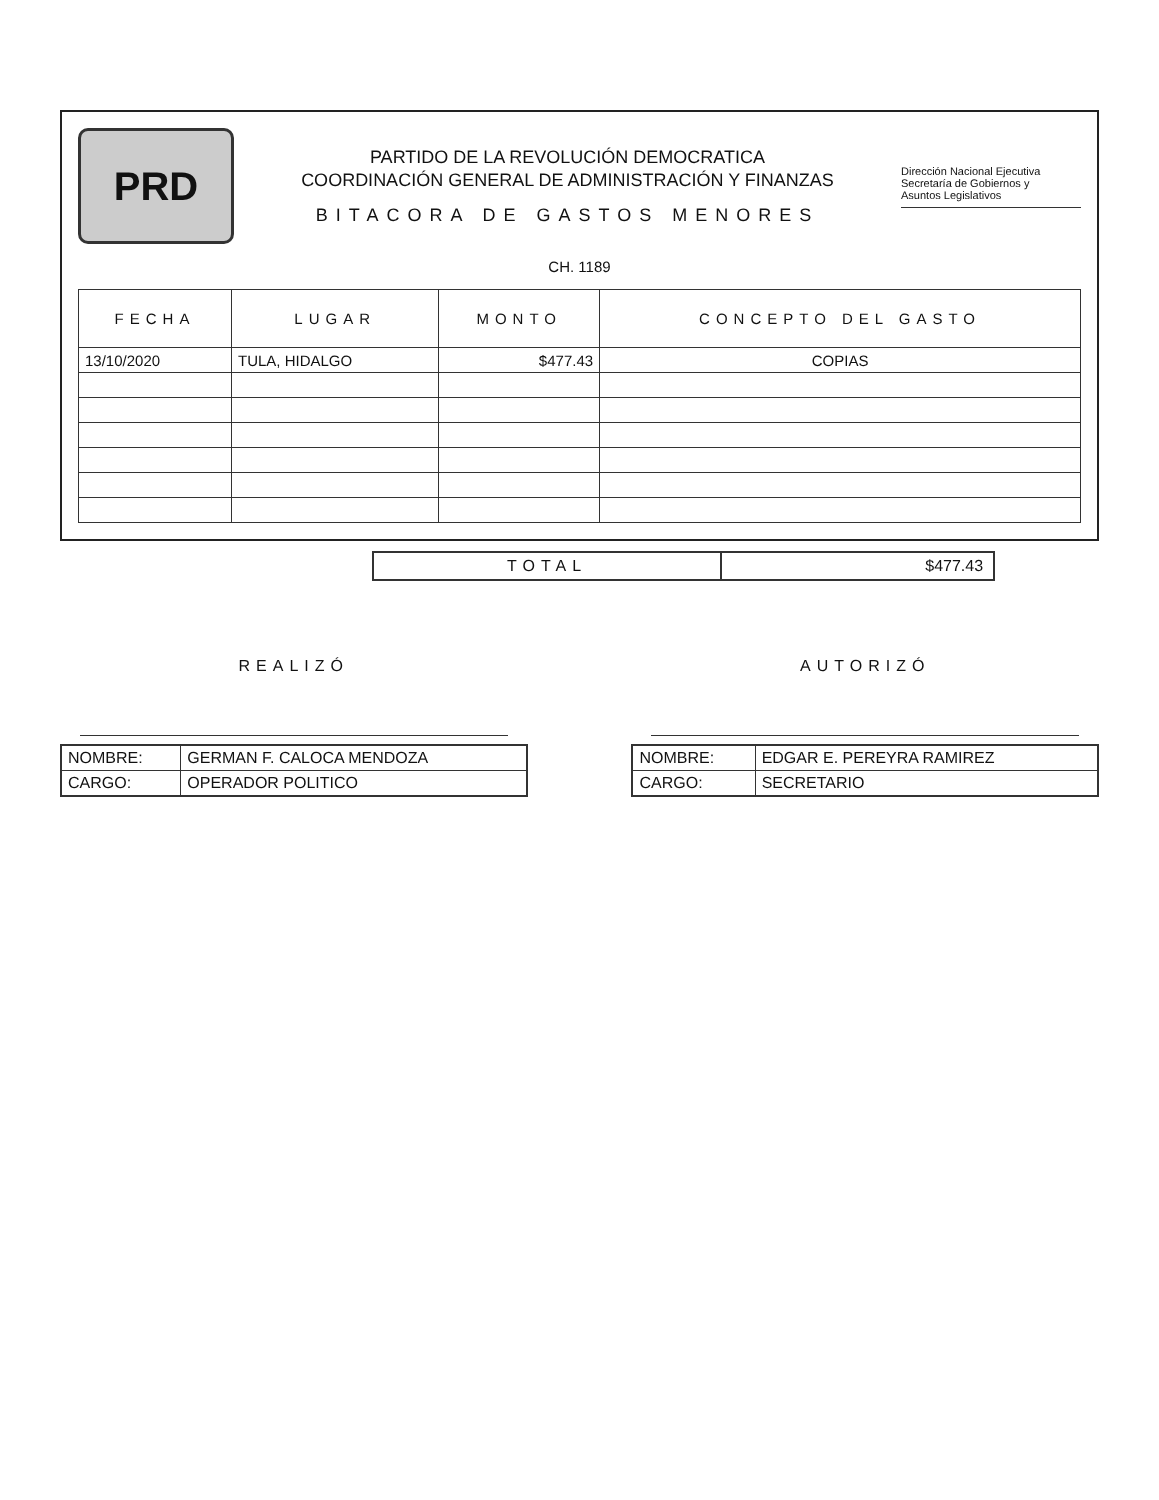PRD
PARTIDO DE LA REVOLUCIÓN DEMOCRATICA
COORDINACIÓN GENERAL DE ADMINISTRACIÓN Y FINANZAS
BITACORA DE GASTOS MENORES
Dirección Nacional Ejecutiva
Secretaría de Gobiernos y
Asuntos Legislativos
CH. 1189
| FECHA | LUGAR | MONTO | CONCEPTO DEL GASTO |
| --- | --- | --- | --- |
| 13/10/2020 | TULA, HIDALGO | $477.43 | COPIAS |
| TOTAL | $477.43 |
REALIZÓ
| NOMBRE: | GERMAN F. CALOCA MENDOZA |
| CARGO: | OPERADOR POLITICO |
AUTORIZÓ
| NOMBRE: | EDGAR E. PEREYRA RAMIREZ |
| CARGO: | SECRETARIO |